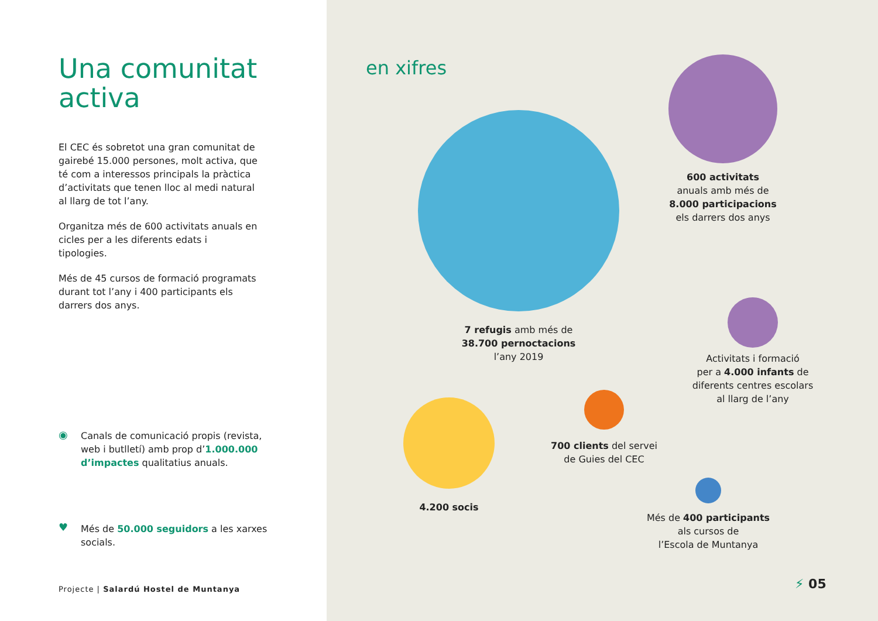Una comunitat
activa
El CEC és sobretot una gran comunitat de gairebé 15.000 persones, molt activa, que té com a interessos principals la pràctica d’activitats que tenen lloc al medi natural al llarg de tot l’any.
Organitza més de 600 activitats anuals en cicles per a les diferents edats i tipologies.
Més de 45 cursos de formació programats durant tot l’any i 400 participants els darrers dos anys.
◉
Canals de comunicació propis (revista, web i butlletí) amb prop d’1.000.000 d’impactes qualitatius anuals.
♥
Més de 50.000 seguidors a les xarxes socials.
Projecte | Salardú Hostel de Muntanya
en xifres
7 refugis amb més de
38.700 pernoctacions
l’any 2019
600 activitats
anuals amb més de
8.000 participacions
els darrers dos anys
Activitats i formació
per a 4.000 infants de
diferents centres escolars
al llarg de l’any
4.200 socis
700 clients del servei
de Guies del CEC
Més de 400 participants
als cursos de
l’Escola de Muntanya
⚡ 05